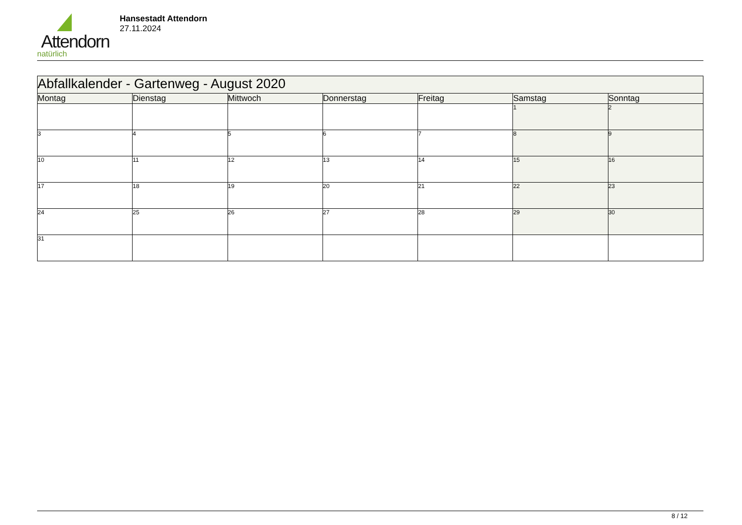Attendorn
natürlich
Hansestadt Attendorn
27.11.2024
| Abfallkalender - Gartenweg - August 2020 | | | | | | |
| Montag | Dienstag | Mittwoch | Donnerstag | Freitag | Samstag | Sonntag |
| | | | | | 1 | 2 |
| 3 | 4 | 5 | 6 | 7 | 8 | 9 |
| 10 | 11 | 12 | 13 | 14 | 15 | 16 |
| 17 | 18 | 19 | 20 | 21 | 22 | 23 |
| 24 | 25 | 26 | 27 | 28 | 29 | 30 |
| 31 | | | | | | |
8 / 12